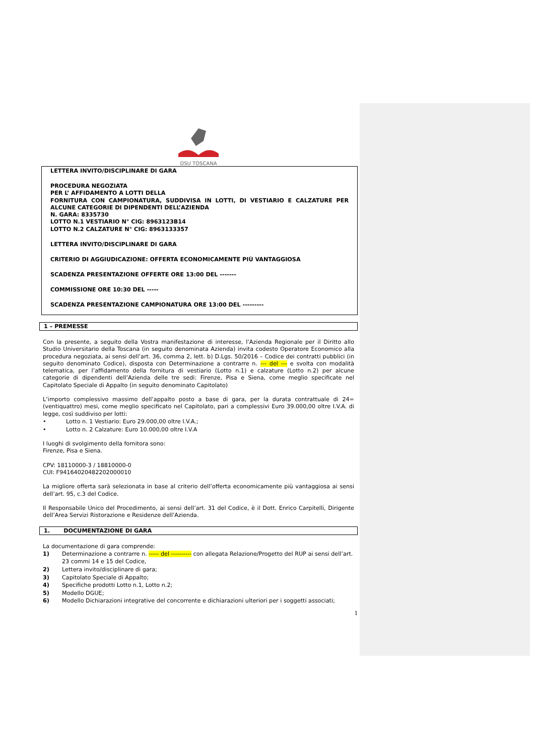DSU TOSCANA
LETTERA INVITO/DISCIPLINARE DI GARA
PROCEDURA NEGOZIATA
PER L’ AFFIDAMENTO A LOTTI DELLA
FORNITURA CON CAMPIONATURA, SUDDIVISA IN LOTTI, DI VESTIARIO E CALZATURE PER ALCUNE CATEGORIE DI DIPENDENTI DELL’AZIENDA
N. GARA: 8335730
LOTTO N.1 VESTIARIO N° CIG: 8963123B14
LOTTO N.2 CALZATURE N° CIG: 8963133357
LETTERA INVITO/DISCIPLINARE DI GARA
CRITERIO DI AGGIUDICAZIONE: OFFERTA ECONOMICAMENTE PIÙ VANTAGGIOSA
SCADENZA PRESENTAZIONE OFFERTE ORE 13:00 DEL -------
COMMISSIONE ORE 10:30 DEL -----
SCADENZA PRESENTAZIONE CAMPIONATURA ORE 13:00 DEL ---------
1 – PREMESSE
Con la presente, a seguito della Vostra manifestazione di interesse, l’Azienda Regionale per il Diritto allo Studio Universitario della Toscana (in seguito denominata Azienda) invita codesto Operatore Economico alla procedura negoziata, ai sensi dell’art. 36, comma 2, lett. b) D.Lgs. 50/2016 – Codice dei contratti pubblici (in seguito denominato Codice), disposta con Determinazione a contrarre n. --- del --- e svolta con modalità telematica, per l’affidamento della fornitura di vestiario (Lotto n.1) e calzature (Lotto n.2) per alcune categorie di dipendenti dell’Azienda delle tre sedi: Firenze, Pisa e Siena, come meglio specificate nel Capitolato Speciale di Appalto (in seguito denominato Capitolato)
L’importo complessivo massimo dell’appalto posto a base di gara, per la durata contrattuale di 24=(ventiquattro) mesi, come meglio specificato nel Capitolato, pari a complessivi Euro 39.000,00 oltre I.V.A. di legge, così suddiviso per lotti:
• Lotto n. 1 Vestiario: Euro 29.000,00 oltre I.V.A.;
• Lotto n. 2 Calzature: Euro 10.000,00 oltre I.V.A
I luoghi di svolgimento della fornitora sono:
Firenze, Pisa e Siena.
CPV: 18110000-3 / 18810000-0
CUI: F94164020482202000010
La migliore offerta sarà selezionata in base al criterio dell’offerta economicamente più vantaggiosa ai sensi dell’art. 95, c.3 del Codice.
Il Responsabile Unico del Procedimento, ai sensi dell’art. 31 del Codice, è il Dott. Enrico Carpitelli, Dirigente dell’Area Servizi Ristorazione e Residenze dell’Azienda.
1. DOCUMENTAZIONE DI GARA
La documentazione di gara comprende:
1) Determinazione a contrarre n. ----- del ---------- con allegata Relazione/Progetto del RUP ai sensi dell’art. 23 commi 14 e 15 del Codice,
2) Lettera invito/disciplinare di gara;
3) Capitolato Speciale di Appalto;
4) Specifiche prodotti Lotto n.1, Lotto n.2;
5) Modello DGUE;
6) Modello Dichiarazioni integrative del concorrente e dichiarazioni ulteriori per i soggetti associati;
1